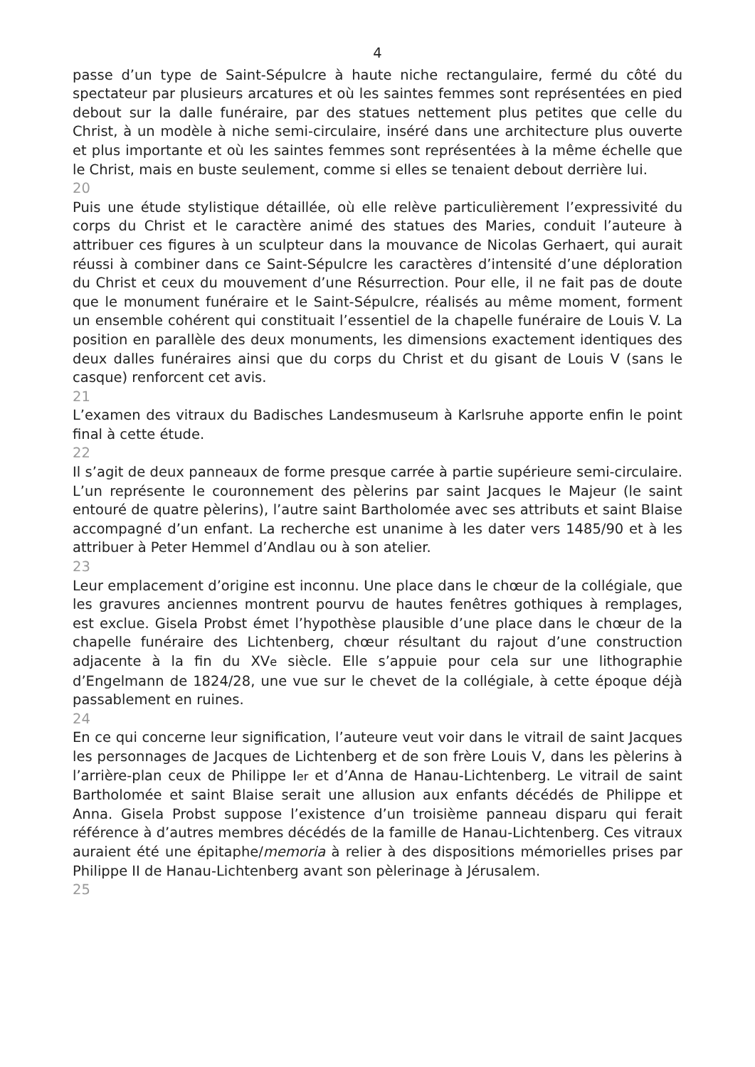4
passe d’un type de Saint-Sépulcre à haute niche rectangulaire, fermé du côté du spectateur par plusieurs arcatures et où les saintes femmes sont représentées en pied debout sur la dalle funéraire, par des statues nettement plus petites que celle du Christ, à un modèle à niche semi-circulaire, inséré dans une architecture plus ouverte et plus importante et où les saintes femmes sont représentées à la même échelle que le Christ, mais en buste seulement, comme si elles se tenaient debout derrière lui.
20
Puis une étude stylistique détaillée, où elle relève particulièrement l’expressivité du corps du Christ et le caractère animé des statues des Maries, conduit l’auteure à attribuer ces figures à un sculpteur dans la mouvance de Nicolas Gerhaert, qui aurait réussi à combiner dans ce Saint-Sépulcre les caractères d’intensité d’une déploration du Christ et ceux du mouvement d’une Résurrection. Pour elle, il ne fait pas de doute que le monument funéraire et le Saint-Sépulcre, réalisés au même moment, forment un ensemble cohérent qui constituait l’essentiel de la chapelle funéraire de Louis V. La position en parallèle des deux monuments, les dimensions exactement identiques des deux dalles funéraires ainsi que du corps du Christ et du gisant de Louis V (sans le casque) renforcent cet avis.
21
L’examen des vitraux du Badisches Landesmuseum à Karlsruhe apporte enfin le point final à cette étude.
22
Il s’agit de deux panneaux de forme presque carrée à partie supérieure semi-circulaire. L’un représente le couronnement des pèlerins par saint Jacques le Majeur (le saint entouré de quatre pèlerins), l’autre saint Bartholomée avec ses attributs et saint Blaise accompagné d’un enfant. La recherche est unanime à les dater vers 1485/90 et à les attribuer à Peter Hemmel d’Andlau ou à son atelier.
23
Leur emplacement d’origine est inconnu. Une place dans le chœur de la collégiale, que les gravures anciennes montrent pourvu de hautes fenêtres gothiques à remplages, est exclue. Gisela Probst émet l’hypothèse plausible d’une place dans le chœur de la chapelle funéraire des Lichtenberg, chœur résultant du rajout d’une construction adjacente à la fin du XVe siècle. Elle s’appuie pour cela sur une lithographie d’Engelmann de 1824/28, une vue sur le chevet de la collégiale, à cette époque déjà passablement en ruines.
24
En ce qui concerne leur signification, l’auteure veut voir dans le vitrail de saint Jacques les personnages de Jacques de Lichtenberg et de son frère Louis V, dans les pèlerins à l’arrière-plan ceux de Philippe Ier et d’Anna de Hanau-Lichtenberg. Le vitrail de saint Bartholomée et saint Blaise serait une allusion aux enfants décédés de Philippe et Anna. Gisela Probst suppose l’existence d’un troisième panneau disparu qui ferait référence à d’autres membres décédés de la famille de Hanau-Lichtenberg. Ces vitraux auraient été une épitaphe/memoria à relier à des dispositions mémorielles prises par Philippe II de Hanau-Lichtenberg avant son pèlerinage à Jérusalem.
25